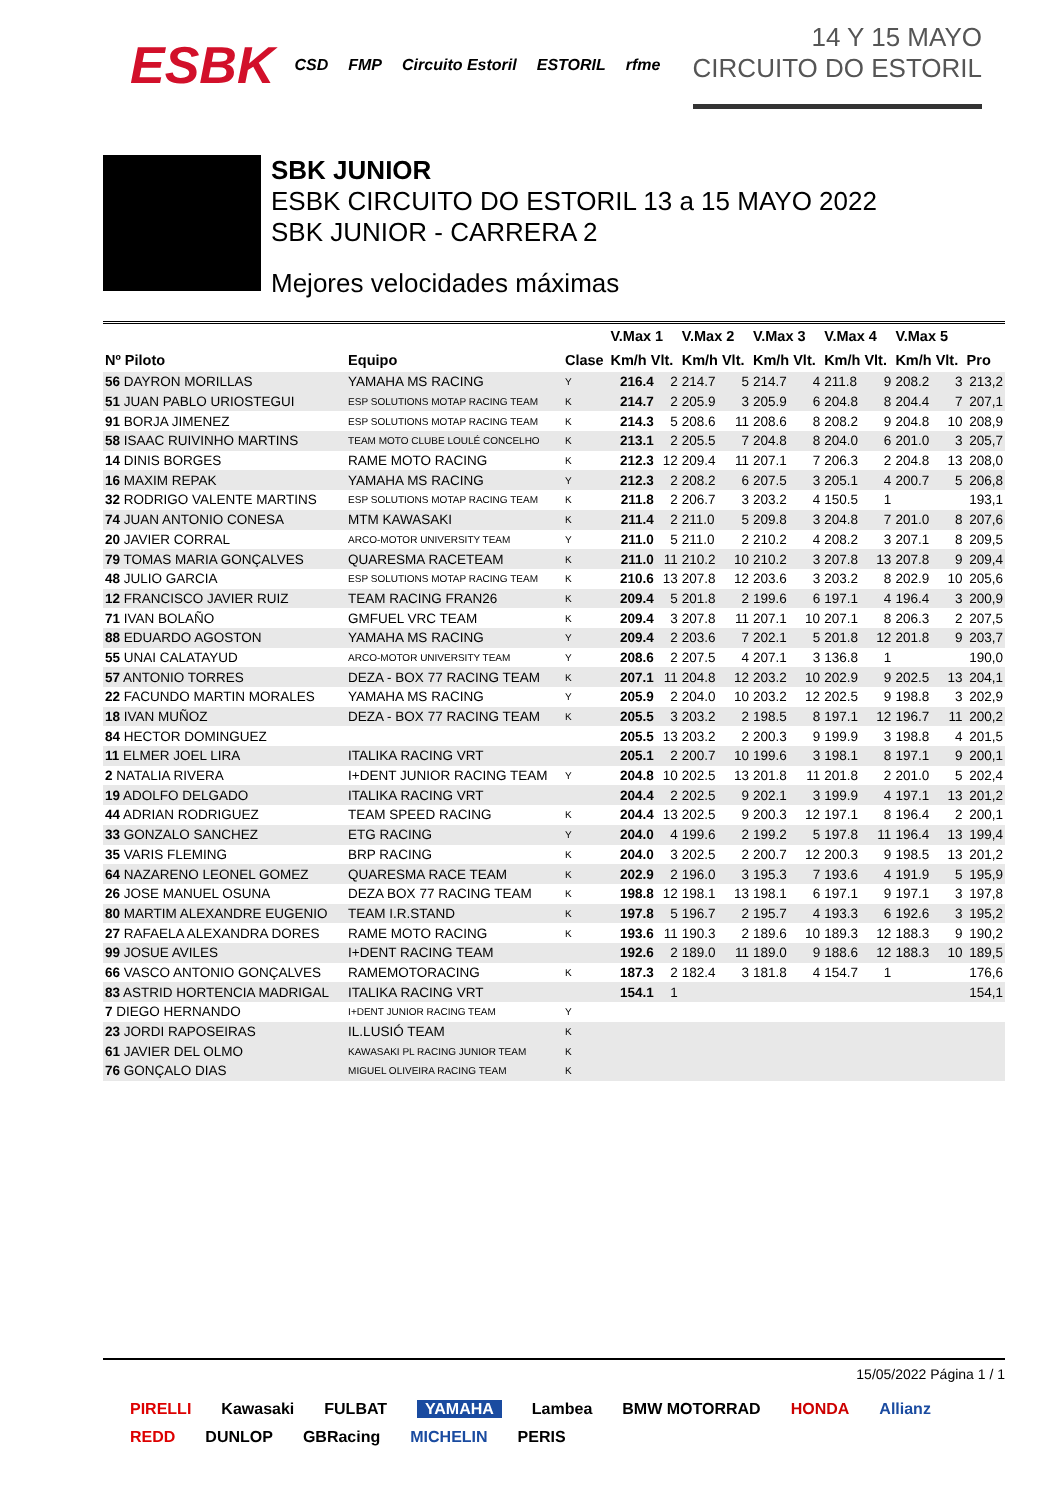ESBK CSD FMP Circuito Estoril ESTORIL rfme
14 Y 15 MAYO
CIRCUITO DO ESTORIL
SBK JUNIOR
ESBK CIRCUITO DO ESTORIL 13 a 15 MAYO 2022
SBK JUNIOR - CARRERA 2
Mejores velocidades máximas
| | | | V.Max 1 | | V.Max 2 | | V.Max 3 | | V.Max 4 | | V.Max 5 | | |
| --- | --- | --- | --- | --- | --- | --- | --- | --- | --- | --- | --- | --- | --- |
| Nº Piloto | Equipo | Clase | Km/h Vlt. | | Km/h Vlt. | | Km/h Vlt. | | Km/h Vlt. | | Km/h Vlt. | | Pro |
| 56 DAYRON MORILLAS | YAMAHA MS RACING | Y | 216.4 | 2 | 214.7 | 5 | 214.7 | 4 | 211.8 | 9 | 208.2 | 3 | 213,2 |
| 51 JUAN PABLO URIOSTEGUI | ESP SOLUTIONS MOTAP RACING TEAM | K | 214.7 | 2 | 205.9 | 3 | 205.9 | 6 | 204.8 | 8 | 204.4 | 7 | 207,1 |
| 91 BORJA JIMENEZ | ESP SOLUTIONS MOTAP RACING TEAM | K | 214.3 | 5 | 208.6 | 11 | 208.6 | 8 | 208.2 | 9 | 204.8 | 10 | 208,9 |
| 58 ISAAC RUIVINHO MARTINS | TEAM MOTO CLUBE LOULÉ CONCELHO | K | 213.1 | 2 | 205.5 | 7 | 204.8 | 8 | 204.0 | 6 | 201.0 | 3 | 205,7 |
| 14 DINIS BORGES | RAME MOTO RACING | K | 212.3 | 12 | 209.4 | 11 | 207.1 | 7 | 206.3 | 2 | 204.8 | 13 | 208,0 |
| 16 MAXIM REPAK | YAMAHA MS RACING | Y | 212.3 | 2 | 208.2 | 6 | 207.5 | 3 | 205.1 | 4 | 200.7 | 5 | 206,8 |
| 32 RODRIGO VALENTE MARTINS | ESP SOLUTIONS MOTAP RACING TEAM | K | 211.8 | 2 | 206.7 | 3 | 203.2 | 4 | 150.5 | 1 | | | 193,1 |
| 74 JUAN ANTONIO CONESA | MTM KAWASAKI | K | 211.4 | 2 | 211.0 | 5 | 209.8 | 3 | 204.8 | 7 | 201.0 | 8 | 207,6 |
| 20 JAVIER CORRAL | ARCO-MOTOR UNIVERSITY TEAM | Y | 211.0 | 5 | 211.0 | 2 | 210.2 | 4 | 208.2 | 3 | 207.1 | 8 | 209,5 |
| 79 TOMAS MARIA GONÇALVES | QUARESMA RACETEAM | K | 211.0 | 11 | 210.2 | 10 | 210.2 | 3 | 207.8 | 13 | 207.8 | 9 | 209,4 |
| 48 JULIO GARCIA | ESP SOLUTIONS MOTAP RACING TEAM | K | 210.6 | 13 | 207.8 | 12 | 203.6 | 3 | 203.2 | 8 | 202.9 | 10 | 205,6 |
| 12 FRANCISCO JAVIER RUIZ | TEAM RACING FRAN26 | K | 209.4 | 5 | 201.8 | 2 | 199.6 | 6 | 197.1 | 4 | 196.4 | 3 | 200,9 |
| 71 IVAN BOLAÑO | GMFUEL VRC TEAM | K | 209.4 | 3 | 207.8 | 11 | 207.1 | 10 | 207.1 | 8 | 206.3 | 2 | 207,5 |
| 88 EDUARDO AGOSTON | YAMAHA MS RACING | Y | 209.4 | 2 | 203.6 | 7 | 202.1 | 5 | 201.8 | 12 | 201.8 | 9 | 203,7 |
| 55 UNAI CALATAYUD | ARCO-MOTOR UNIVERSITY TEAM | Y | 208.6 | 2 | 207.5 | 4 | 207.1 | 3 | 136.8 | 1 | | | 190,0 |
| 57 ANTONIO TORRES | DEZA - BOX 77 RACING TEAM | K | 207.1 | 11 | 204.8 | 12 | 203.2 | 10 | 202.9 | 9 | 202.5 | 13 | 204,1 |
| 22 FACUNDO MARTIN MORALES | YAMAHA MS RACING | Y | 205.9 | 2 | 204.0 | 10 | 203.2 | 12 | 202.5 | 9 | 198.8 | 3 | 202,9 |
| 18 IVAN MUÑOZ | DEZA - BOX 77 RACING TEAM | K | 205.5 | 3 | 203.2 | 2 | 198.5 | 8 | 197.1 | 12 | 196.7 | 11 | 200,2 |
| 84 HECTOR DOMINGUEZ | | | 205.5 | 13 | 203.2 | 2 | 200.3 | 9 | 199.9 | 3 | 198.8 | 4 | 201,5 |
| 11 ELMER JOEL LIRA | ITALIKA RACING VRT | | 205.1 | 2 | 200.7 | 10 | 199.6 | 3 | 198.1 | 8 | 197.1 | 9 | 200,1 |
| 2 NATALIA RIVERA | I+DENT JUNIOR RACING TEAM | Y | 204.8 | 10 | 202.5 | 13 | 201.8 | 11 | 201.8 | 2 | 201.0 | 5 | 202,4 |
| 19 ADOLFO DELGADO | ITALIKA RACING VRT | | 204.4 | 2 | 202.5 | 9 | 202.1 | 3 | 199.9 | 4 | 197.1 | 13 | 201,2 |
| 44 ADRIAN RODRIGUEZ | TEAM SPEED RACING | K | 204.4 | 13 | 202.5 | 9 | 200.3 | 12 | 197.1 | 8 | 196.4 | 2 | 200,1 |
| 33 GONZALO SANCHEZ | ETG RACING | Y | 204.0 | 4 | 199.6 | 2 | 199.2 | 5 | 197.8 | 11 | 196.4 | 13 | 199,4 |
| 35 VARIS FLEMING | BRP RACING | K | 204.0 | 3 | 202.5 | 2 | 200.7 | 12 | 200.3 | 9 | 198.5 | 13 | 201,2 |
| 64 NAZARENO LEONEL GOMEZ | QUARESMA RACE TEAM | K | 202.9 | 2 | 196.0 | 3 | 195.3 | 7 | 193.6 | 4 | 191.9 | 5 | 195,9 |
| 26 JOSE MANUEL OSUNA | DEZA BOX 77 RACING TEAM | K | 198.8 | 12 | 198.1 | 13 | 198.1 | 6 | 197.1 | 9 | 197.1 | 3 | 197,8 |
| 80 MARTIM ALEXANDRE EUGENIO | TEAM I.R.STAND | K | 197.8 | 5 | 196.7 | 2 | 195.7 | 4 | 193.3 | 6 | 192.6 | 3 | 195,2 |
| 27 RAFAELA ALEXANDRA DORES | RAME MOTO RACING | K | 193.6 | 11 | 190.3 | 2 | 189.6 | 10 | 189.3 | 12 | 188.3 | 9 | 190,2 |
| 99 JOSUE AVILES | I+DENT RACING TEAM | | 192.6 | 2 | 189.0 | 11 | 189.0 | 9 | 188.6 | 12 | 188.3 | 10 | 189,5 |
| 66 VASCO ANTONIO GONÇALVES | RAMEMOTORACING | K | 187.3 | 2 | 182.4 | 3 | 181.8 | 4 | 154.7 | 1 | | | 176,6 |
| 83 ASTRID HORTENCIA MADRIGAL | ITALIKA RACING VRT | | 154.1 | 1 | | | | | | | | | 154,1 |
| 7 DIEGO HERNANDO | I+DENT JUNIOR RACING TEAM | Y | | | | | | | | | | | |
| 23 JORDI RAPOSEIRAS | IL.LUSIÓ TEAM | K | | | | | | | | | | | |
| 61 JAVIER DEL OLMO | KAWASAKI PL RACING JUNIOR TEAM | K | | | | | | | | | | | |
| 76 GONÇALO DIAS | MIGUEL OLIVEIRA RACING TEAM | K | | | | | | | | | | | |
15/05/2022 Página 1 / 1
PIRELLI Kawasaki FULBAT YAMAHA Lambea BMW MOTORRAD HONDA Allianz REDD DUNLOP GBRacing MICHELIN PERIS